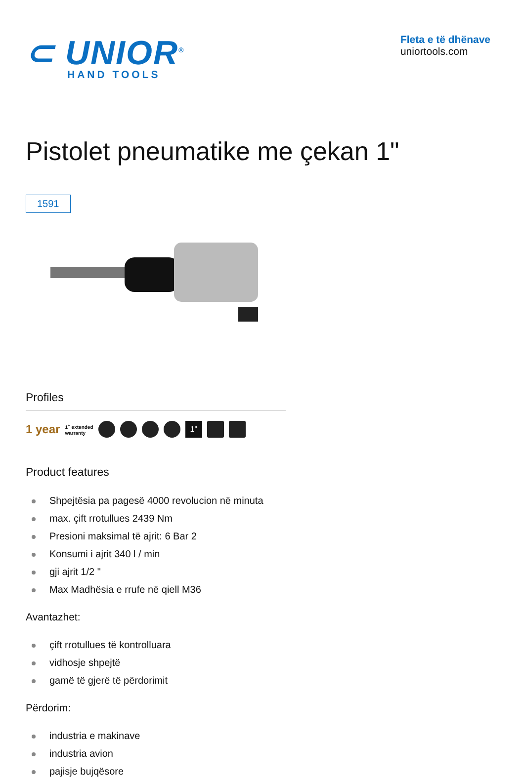⊂ UNIOR<sup>®</sup>
HAND TOOLS
Fleta e të dhënave
uniortools.com
Pistolet pneumatike me çekan 1"
1591
Profiles
1 year 1<sup>+</sup> extended
warranty
1"
Product features
Shpejtësia pa pagesë 4000 revolucion në minuta
max. çift rrotullues 2439 Nm
Presioni maksimal të ajrit: 6 Bar 2
Konsumi i ajrit 340 l / min
gji ajrit 1/2 "
Max Madhësia e rrufe në qiell M36
Avantazhet:
çift rrotullues të kontrolluara
vidhosje shpejtë
gamë të gjerë të përdorimit
Përdorim:
industria e makinave
industria avion
pajisje bujqësore